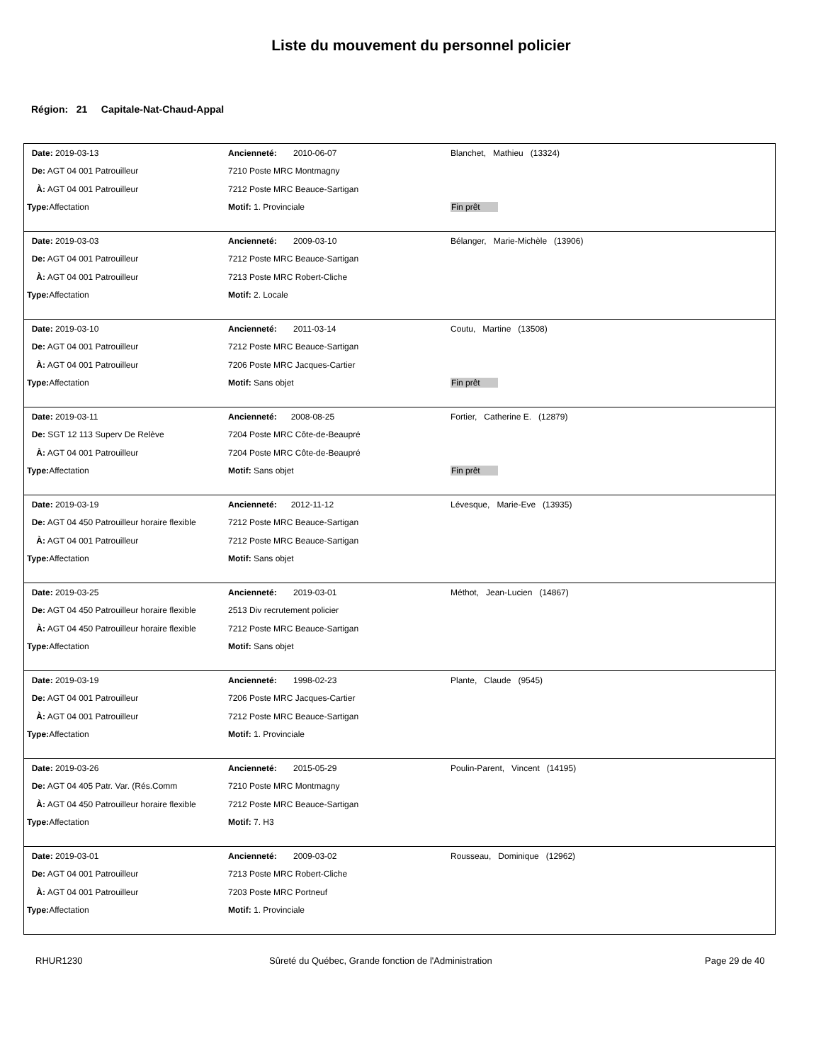Liste du mouvement du personnel policier
Région: 21 Capitale-Nat-Chaud-Appal
| Date: 2019-03-13 | Ancienneté: 2010-06-07 | Blanchet, Mathieu (13324) |
| De: AGT 04 001 Patrouilleur | 7210 Poste MRC Montmagny | |
| À: AGT 04 001 Patrouilleur | 7212 Poste MRC Beauce-Sartigan | |
| Type: Affectation | Motif: 1. Provinciale | Fin prêt |
| Date: 2019-03-03 | Ancienneté: 2009-03-10 | Bélanger, Marie-Michèle (13906) |
| De: AGT 04 001 Patrouilleur | 7212 Poste MRC Beauce-Sartigan | |
| À: AGT 04 001 Patrouilleur | 7213 Poste MRC Robert-Cliche | |
| Type: Affectation | Motif: 2. Locale | |
| Date: 2019-03-10 | Ancienneté: 2011-03-14 | Coutu, Martine (13508) |
| De: AGT 04 001 Patrouilleur | 7212 Poste MRC Beauce-Sartigan | |
| À: AGT 04 001 Patrouilleur | 7206 Poste MRC Jacques-Cartier | |
| Type: Affectation | Motif: Sans objet | Fin prêt |
| Date: 2019-03-11 | Ancienneté: 2008-08-25 | Fortier, Catherine E. (12879) |
| De: SGT 12 113 Superv De Relève | 7204 Poste MRC Côte-de-Beaupré | |
| À: AGT 04 001 Patrouilleur | 7204 Poste MRC Côte-de-Beaupré | |
| Type: Affectation | Motif: Sans objet | Fin prêt |
| Date: 2019-03-19 | Ancienneté: 2012-11-12 | Lévesque, Marie-Eve (13935) |
| De: AGT 04 450 Patrouilleur horaire flexible | 7212 Poste MRC Beauce-Sartigan | |
| À: AGT 04 001 Patrouilleur | 7212 Poste MRC Beauce-Sartigan | |
| Type: Affectation | Motif: Sans objet | |
| Date: 2019-03-25 | Ancienneté: 2019-03-01 | Méthot, Jean-Lucien (14867) |
| De: AGT 04 450 Patrouilleur horaire flexible | 2513 Div recrutement policier | |
| À: AGT 04 450 Patrouilleur horaire flexible | 7212 Poste MRC Beauce-Sartigan | |
| Type: Affectation | Motif: Sans objet | |
| Date: 2019-03-19 | Ancienneté: 1998-02-23 | Plante, Claude (9545) |
| De: AGT 04 001 Patrouilleur | 7206 Poste MRC Jacques-Cartier | |
| À: AGT 04 001 Patrouilleur | 7212 Poste MRC Beauce-Sartigan | |
| Type: Affectation | Motif: 1. Provinciale | |
| Date: 2019-03-26 | Ancienneté: 2015-05-29 | Poulin-Parent, Vincent (14195) |
| De: AGT 04 405 Patr. Var. (Rés.Comm | 7210 Poste MRC Montmagny | |
| À: AGT 04 450 Patrouilleur horaire flexible | 7212 Poste MRC Beauce-Sartigan | |
| Type: Affectation | Motif: 7. H3 | |
| Date: 2019-03-01 | Ancienneté: 2009-03-02 | Rousseau, Dominique (12962) |
| De: AGT 04 001 Patrouilleur | 7213 Poste MRC Robert-Cliche | |
| À: AGT 04 001 Patrouilleur | 7203 Poste MRC Portneuf | |
| Type: Affectation | Motif: 1. Provinciale | |
RHUR1230 Sûreté du Québec, Grande fonction de l'Administration Page 29 de 40